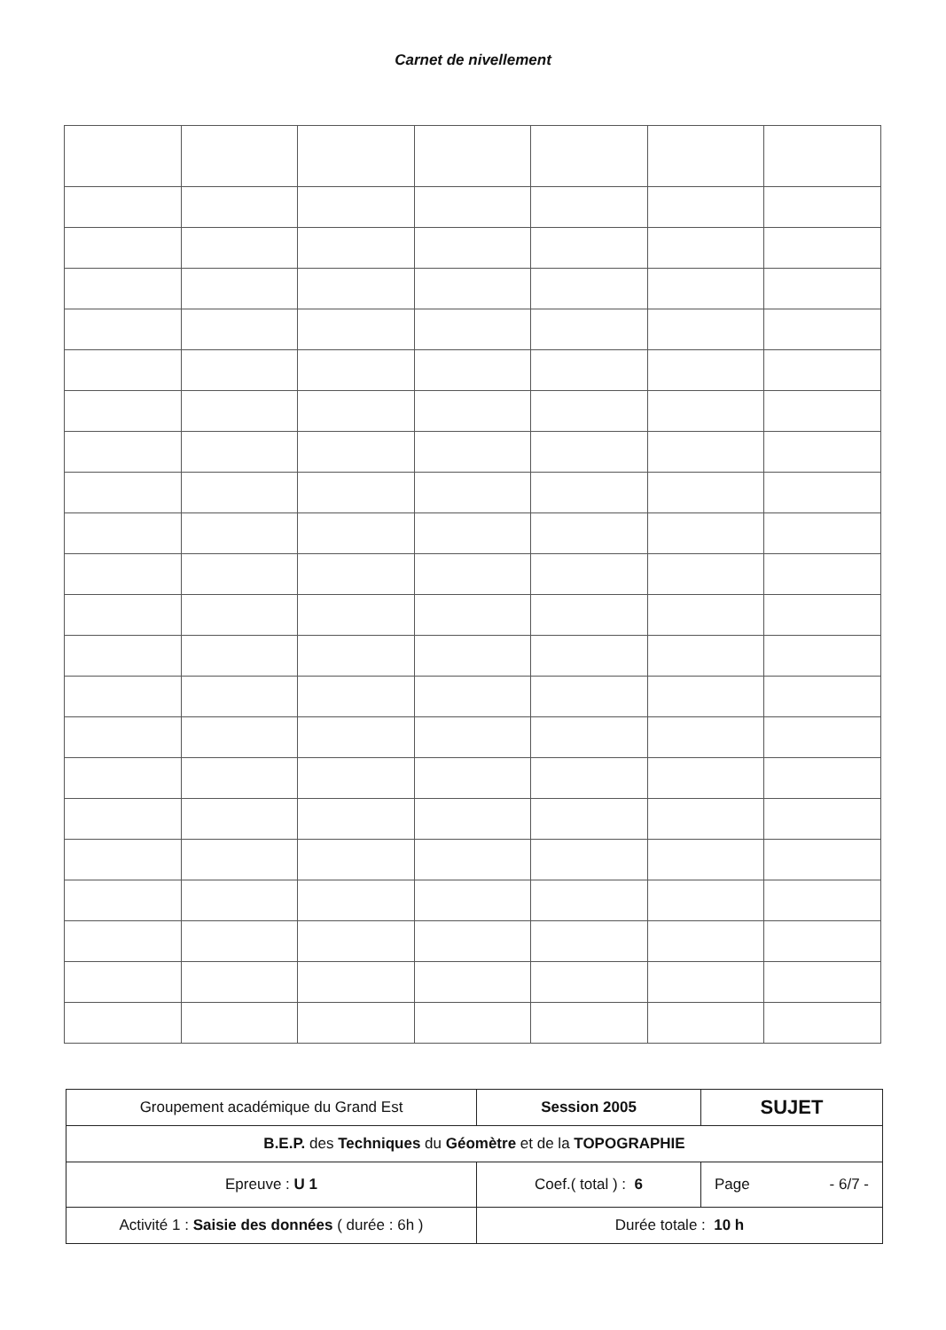Carnet de nivellement
| Groupement académique du Grand Est | Session 2005 | SUJET |
| B.E.P. des Techniques du Géomètre et de la TOPOGRAPHIE | | |
| Epreuve : U 1 | Coef.( total ) : 6 | Page - 6/7 - |
| Activité 1 : Saisie des données ( durée : 6h ) | Durée totale : 10 h | |